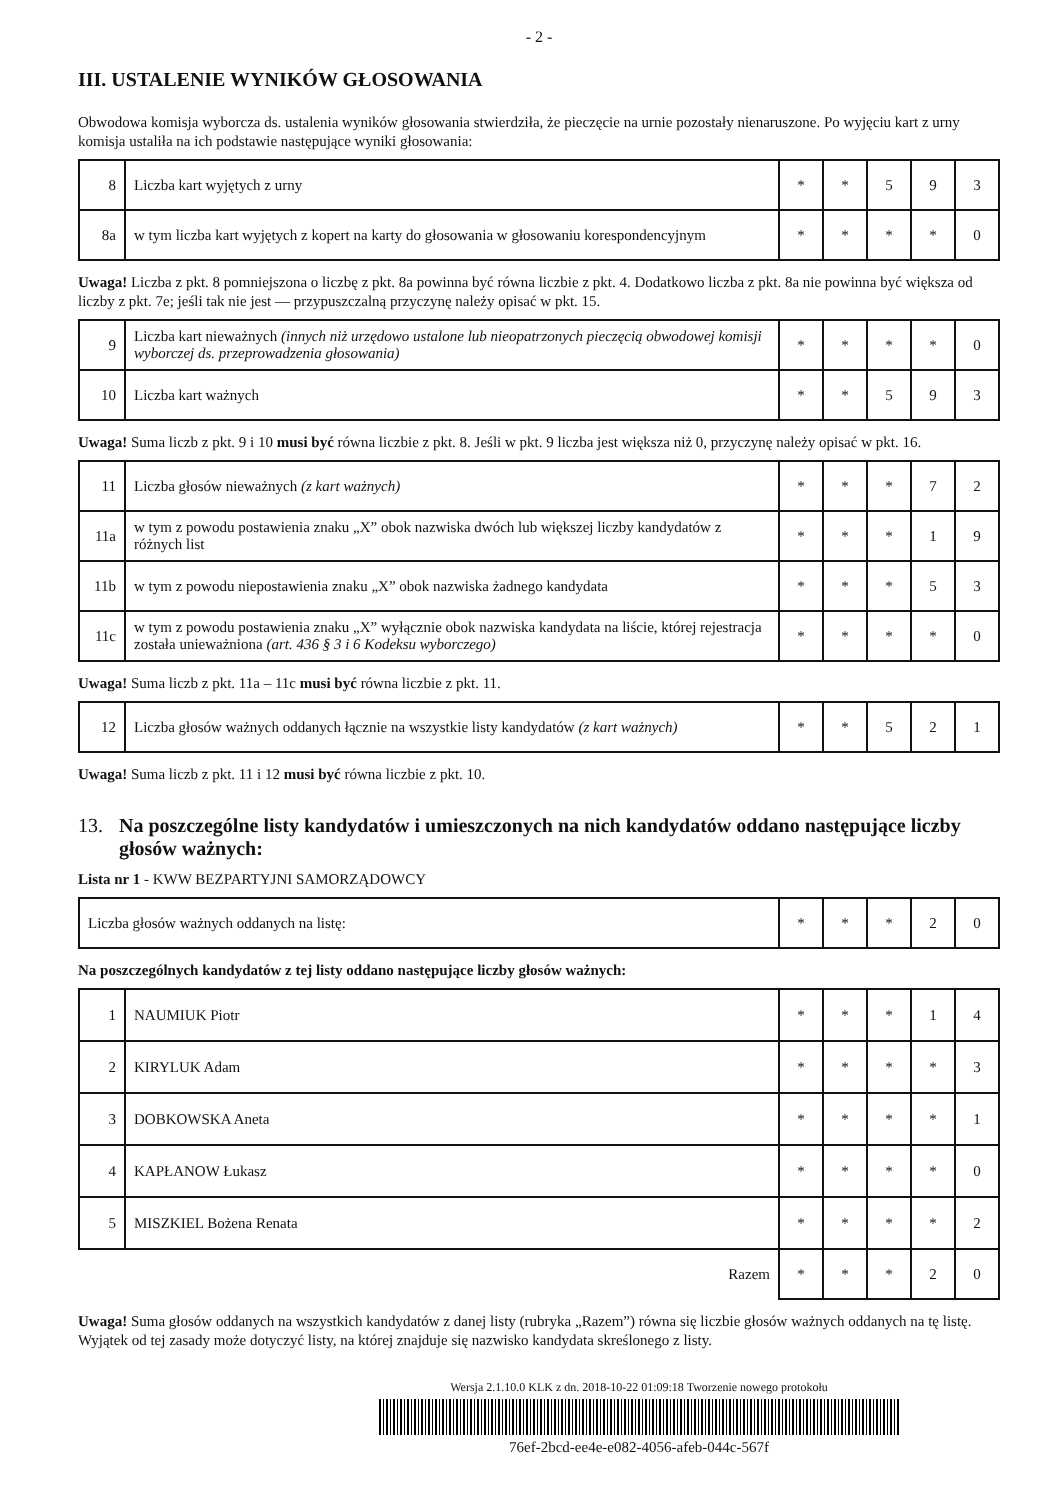- 2 -
III. USTALENIE WYNIKÓW GŁOSOWANIA
Obwodowa komisja wyborcza ds. ustalenia wyników głosowania stwierdziła, że pieczęcie na urnie pozostały nienaruszone. Po wyjęciu kart z urny komisja ustaliła na ich podstawie następujące wyniki głosowania:
| 8 | Liczba kart wyjętych z urny | * | * | 5 | 9 | 3 |
| 8a | w tym liczba kart wyjętych z kopert na karty do głosowania w głosowaniu korespondencyjnym | * | * | * | * | 0 |
Uwaga! Liczba z pkt. 8 pomniejszona o liczbę z pkt. 8a powinna być równa liczbie z pkt. 4. Dodatkowo liczba z pkt. 8a nie powinna być większa od liczby z pkt. 7e; jeśli tak nie jest — przypuszczalną przyczynę należy opisać w pkt. 15.
| 9 | Liczba kart nieważnych (innych niż urzędowo ustalone lub nieopatrzonych pieczęcią obwodowej komisji wyborczej ds. przeprowadzenia głosowania) | * | * | * | * | 0 |
| 10 | Liczba kart ważnych | * | * | 5 | 9 | 3 |
Uwaga! Suma liczb z pkt. 9 i 10 musi być równa liczbie z pkt. 8. Jeśli w pkt. 9 liczba jest większa niż 0, przyczynę należy opisać w pkt. 16.
| 11 | Liczba głosów nieważnych (z kart ważnych) | * | * | * | 7 | 2 |
| 11a | w tym z powodu postawienia znaku „X” obok nazwiska dwóch lub większej liczby kandydatów z różnych list | * | * | * | 1 | 9 |
| 11b | w tym z powodu niepostawienia znaku „X” obok nazwiska żadnego kandydata | * | * | * | 5 | 3 |
| 11c | w tym z powodu postawienia znaku „X” wyłącznie obok nazwiska kandydata na liście, której rejestracja została unieważniona (art. 436 § 3 i 6 Kodeksu wyborczego) | * | * | * | * | 0 |
Uwaga! Suma liczb z pkt. 11a – 11c musi być równa liczbie z pkt. 11.
| 12 | Liczba głosów ważnych oddanych łącznie na wszystkie listy kandydatów (z kart ważnych) | * | * | 5 | 2 | 1 |
Uwaga! Suma liczb z pkt. 11 i 12 musi być równa liczbie z pkt. 10.
13. Na poszczególne listy kandydatów i umieszczonych na nich kandydatów oddano następujące liczby głosów ważnych:
Lista nr 1 - KWW BEZPARTYJNI SAMORZĄDOWCY
| Liczba głosów ważnych oddanych na listę: | * | * | * | 2 | 0 |
Na poszczególnych kandydatów z tej listy oddano następujące liczby głosów ważnych:
| 1 | NAUMIUK Piotr | * | * | * | 1 | 4 |
| 2 | KIRYLUK Adam | * | * | * | * | 3 |
| 3 | DOBKOWSKA Aneta | * | * | * | * | 1 |
| 4 | KAPŁANOW Łukasz | * | * | * | * | 0 |
| 5 | MISZKIEL Bożena Renata | * | * | * | * | 2 |
| | Razem | * | * | * | 2 | 0 |
Uwaga! Suma głosów oddanych na wszystkich kandydatów z danej listy (rubryka „Razem”) równa się liczbie głosów ważnych oddanych na tę listę. Wyjątek od tej zasady może dotyczyć listy, na której znajduje się nazwisko kandydata skreślonego z listy.
Wersja 2.1.10.0 KLK z dn. 2018-10-22 01:09:18 Tworzenie nowego protokołu
76ef-2bcd-ee4e-e082-4056-afeb-044c-567f